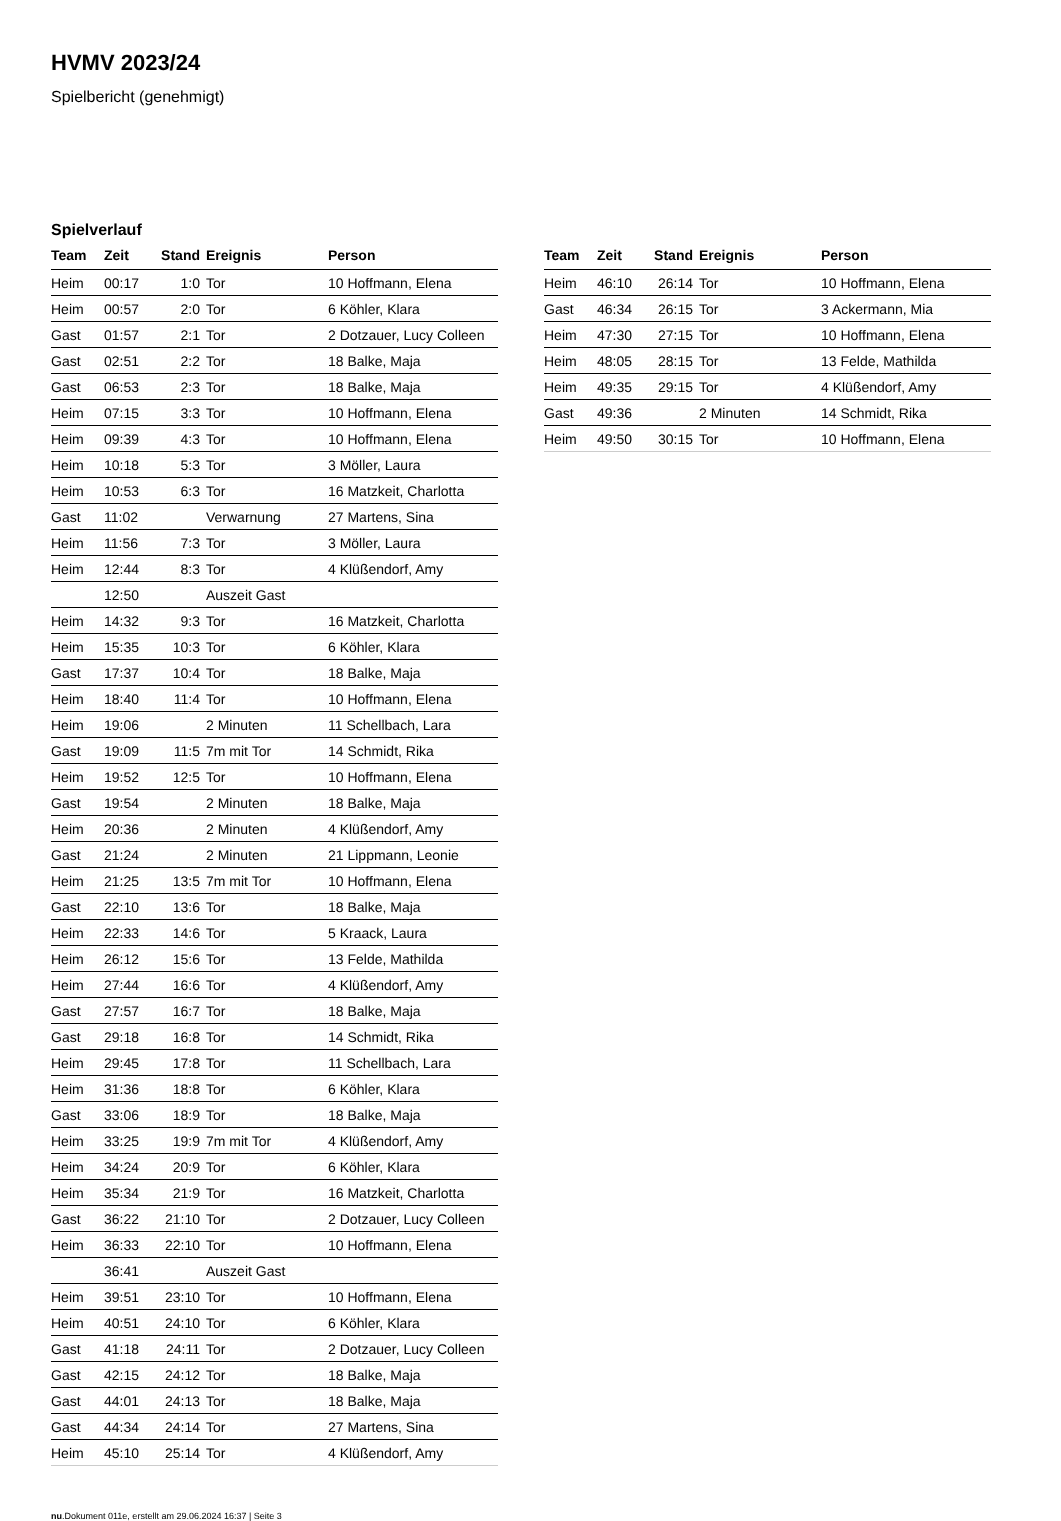HVMV 2023/24
Spielbericht (genehmigt)
Spielverlauf
| Team | Zeit | Stand | Ereignis | Person |
| --- | --- | --- | --- | --- |
| Heim | 00:17 | 1:0 | Tor | 10 Hoffmann, Elena |
| Heim | 00:57 | 2:0 | Tor | 6 Köhler, Klara |
| Gast | 01:57 | 2:1 | Tor | 2 Dotzauer, Lucy Colleen |
| Gast | 02:51 | 2:2 | Tor | 18 Balke, Maja |
| Gast | 06:53 | 2:3 | Tor | 18 Balke, Maja |
| Heim | 07:15 | 3:3 | Tor | 10 Hoffmann, Elena |
| Heim | 09:39 | 4:3 | Tor | 10 Hoffmann, Elena |
| Heim | 10:18 | 5:3 | Tor | 3 Möller, Laura |
| Heim | 10:53 | 6:3 | Tor | 16 Matzkeit, Charlotta |
| Gast | 11:02 | | Verwarnung | 27 Martens, Sina |
| Heim | 11:56 | 7:3 | Tor | 3 Möller, Laura |
| Heim | 12:44 | 8:3 | Tor | 4 Klüßendorf, Amy |
| | 12:50 | | Auszeit Gast | |
| Heim | 14:32 | 9:3 | Tor | 16 Matzkeit, Charlotta |
| Heim | 15:35 | 10:3 | Tor | 6 Köhler, Klara |
| Gast | 17:37 | 10:4 | Tor | 18 Balke, Maja |
| Heim | 18:40 | 11:4 | Tor | 10 Hoffmann, Elena |
| Heim | 19:06 | | 2 Minuten | 11 Schellbach, Lara |
| Gast | 19:09 | 11:5 | 7m mit Tor | 14 Schmidt, Rika |
| Heim | 19:52 | 12:5 | Tor | 10 Hoffmann, Elena |
| Gast | 19:54 | | 2 Minuten | 18 Balke, Maja |
| Heim | 20:36 | | 2 Minuten | 4 Klüßendorf, Amy |
| Gast | 21:24 | | 2 Minuten | 21 Lippmann, Leonie |
| Heim | 21:25 | 13:5 | 7m mit Tor | 10 Hoffmann, Elena |
| Gast | 22:10 | 13:6 | Tor | 18 Balke, Maja |
| Heim | 22:33 | 14:6 | Tor | 5 Kraack, Laura |
| Heim | 26:12 | 15:6 | Tor | 13 Felde, Mathilda |
| Heim | 27:44 | 16:6 | Tor | 4 Klüßendorf, Amy |
| Gast | 27:57 | 16:7 | Tor | 18 Balke, Maja |
| Gast | 29:18 | 16:8 | Tor | 14 Schmidt, Rika |
| Heim | 29:45 | 17:8 | Tor | 11 Schellbach, Lara |
| Heim | 31:36 | 18:8 | Tor | 6 Köhler, Klara |
| Gast | 33:06 | 18:9 | Tor | 18 Balke, Maja |
| Heim | 33:25 | 19:9 | 7m mit Tor | 4 Klüßendorf, Amy |
| Heim | 34:24 | 20:9 | Tor | 6 Köhler, Klara |
| Heim | 35:34 | 21:9 | Tor | 16 Matzkeit, Charlotta |
| Gast | 36:22 | 21:10 | Tor | 2 Dotzauer, Lucy Colleen |
| Heim | 36:33 | 22:10 | Tor | 10 Hoffmann, Elena |
| | 36:41 | | Auszeit Gast | |
| Heim | 39:51 | 23:10 | Tor | 10 Hoffmann, Elena |
| Heim | 40:51 | 24:10 | Tor | 6 Köhler, Klara |
| Gast | 41:18 | 24:11 | Tor | 2 Dotzauer, Lucy Colleen |
| Gast | 42:15 | 24:12 | Tor | 18 Balke, Maja |
| Gast | 44:01 | 24:13 | Tor | 18 Balke, Maja |
| Gast | 44:34 | 24:14 | Tor | 27 Martens, Sina |
| Heim | 45:10 | 25:14 | Tor | 4 Klüßendorf, Amy |
| Team | Zeit | Stand | Ereignis | Person |
| --- | --- | --- | --- | --- |
| Heim | 46:10 | 26:14 | Tor | 10 Hoffmann, Elena |
| Gast | 46:34 | 26:15 | Tor | 3 Ackermann, Mia |
| Heim | 47:30 | 27:15 | Tor | 10 Hoffmann, Elena |
| Heim | 48:05 | 28:15 | Tor | 13 Felde, Mathilda |
| Heim | 49:35 | 29:15 | Tor | 4 Klüßendorf, Amy |
| Gast | 49:36 | | 2 Minuten | 14 Schmidt, Rika |
| Heim | 49:50 | 30:15 | Tor | 10 Hoffmann, Elena |
nu.Dokument 011e, erstellt am 29.06.2024 16:37 | Seite 3